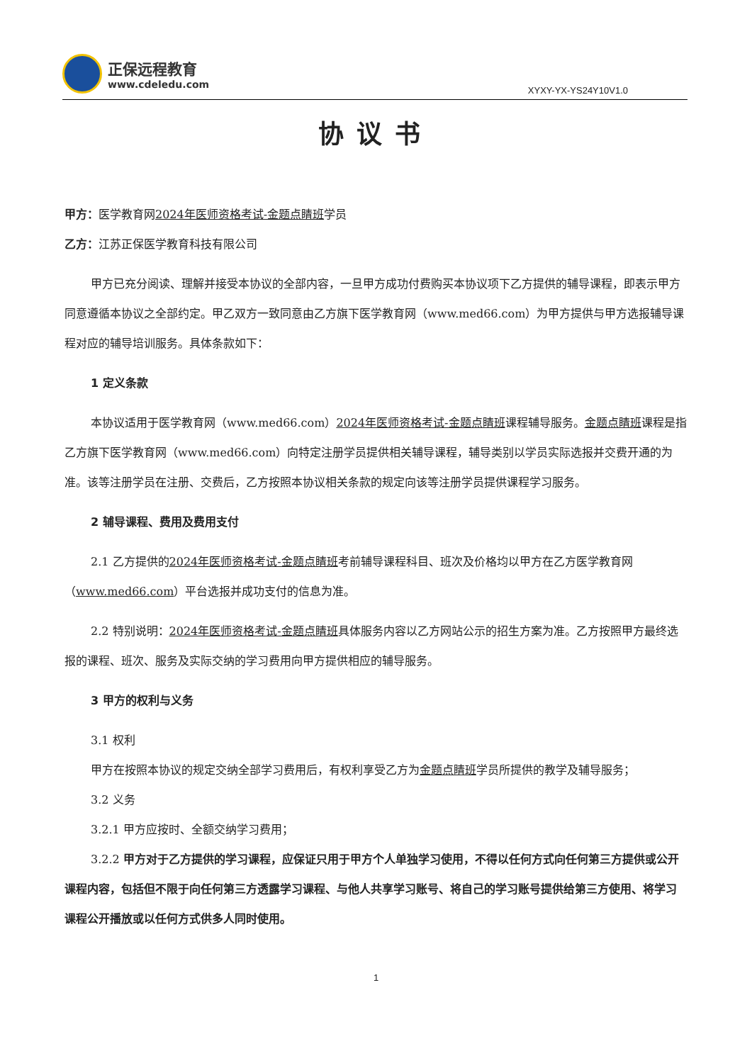正保远程教育
www.cdeledu.com
XYXY-YX-YS24Y10V1.0
协议书
甲方：医学教育网2024年医师资格考试-金题点睛班学员
乙方：江苏正保医学教育科技有限公司
甲方已充分阅读、理解并接受本协议的全部内容，一旦甲方成功付费购买本协议项下乙方提供的辅导课程，即表示甲方同意遵循本协议之全部约定。甲乙双方一致同意由乙方旗下医学教育网（www.med66.com）为甲方提供与甲方选报辅导课程对应的辅导培训服务。具体条款如下：
1 定义条款
本协议适用于医学教育网（www.med66.com）2024年医师资格考试-金题点睛班课程辅导服务。金题点睛班课程是指乙方旗下医学教育网（www.med66.com）向特定注册学员提供相关辅导课程，辅导类别以学员实际选报并交费开通的为准。该等注册学员在注册、交费后，乙方按照本协议相关条款的规定向该等注册学员提供课程学习服务。
2 辅导课程、费用及费用支付
2.1 乙方提供的2024年医师资格考试-金题点睛班考前辅导课程科目、班次及价格均以甲方在乙方医学教育网（www.med66.com）平台选报并成功支付的信息为准。
2.2 特别说明：2024年医师资格考试-金题点睛班具体服务内容以乙方网站公示的招生方案为准。乙方按照甲方最终选报的课程、班次、服务及实际交纳的学习费用向甲方提供相应的辅导服务。
3 甲方的权利与义务
3.1 权利
甲方在按照本协议的规定交纳全部学习费用后，有权利享受乙方为金题点睛班学员所提供的教学及辅导服务；
3.2 义务
3.2.1 甲方应按时、全额交纳学习费用；
3.2.2 甲方对于乙方提供的学习课程，应保证只用于甲方个人单独学习使用，不得以任何方式向任何第三方提供或公开课程内容，包括但不限于向任何第三方透露学习课程、与他人共享学习账号、将自己的学习账号提供给第三方使用、将学习课程公开播放或以任何方式供多人同时使用。
1